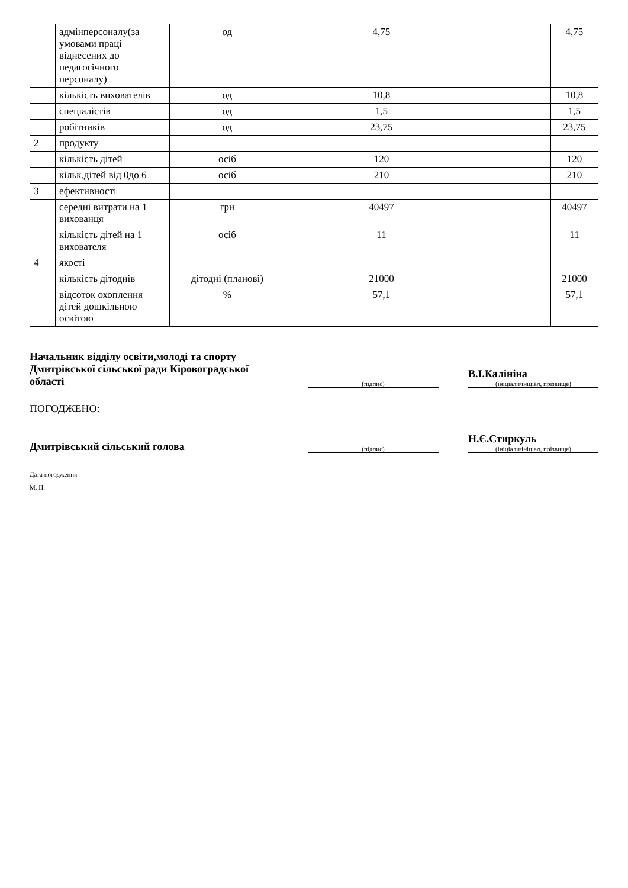| | адмінперсоналу(за умовами праці віднесених до педагогічного персоналу) | од | | 4,75 | | | 4,75 |
| | кількість вихователів | од | | 10,8 | | | 10,8 |
| | спеціалістів | од | | 1,5 | | | 1,5 |
| | робітників | од | | 23,75 | | | 23,75 |
| 2 | продукту | | | | | | |
| | кількість дітей | осіб | | 120 | | | 120 |
| | кільк.дітей від 0до 6 | осіб | | 210 | | | 210 |
| 3 | ефективності | | | | | | |
| | середні витрати на 1 вихованця | грн | | 40497 | | | 40497 |
| | кількість дітей на 1 вихователя | осіб | | 11 | | | 11 |
| 4 | якості | | | | | | |
| | кількість дітоднів | дітодні (планові) | | 21000 | | | 21000 |
| | відсоток охоплення дітей дошкільною освітою | % | | 57,1 | | | 57,1 |
Начальник відділу освіти,молоді та спорту Дмитрівської сільської ради Кіровоградської області
(підпис)
В.І.Калініна
(ініціали/ініціал, прізвище)
ПОГОДЖЕНО:
Дмитрівський сільський голова
(підпис)
Н.Є.Стиркуль
(ініціали/ініціал, прізвище)
Дата погодження
М. П.